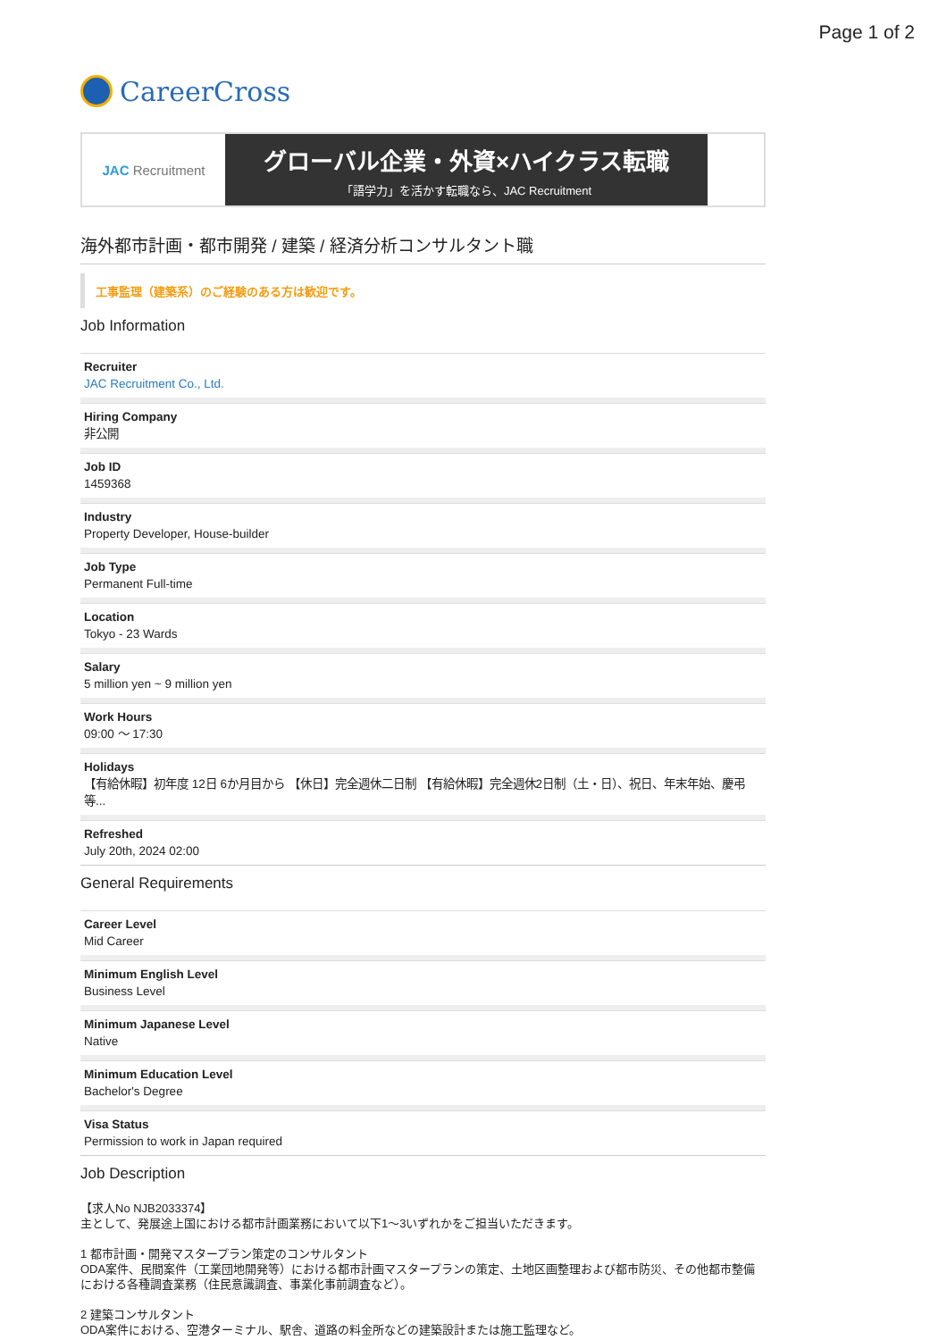Page 1 of 2
CareerCross
JAC Recruitment
グローバル企業・外資×ハイクラス転職
「語学力」を活かす転職なら、JAC Recruitment
海外都市計画・都市開発 / 建築 / 経済分析コンサルタント職
工事監理（建築系）のご経験のある方は歓迎です。
Job Information
Recruiter
JAC Recruitment Co., Ltd.
Hiring Company
非公開
Job ID
1459368
Industry
Property Developer, House-builder
Job Type
Permanent Full-time
Location
Tokyo - 23 Wards
Salary
5 million yen ~ 9 million yen
Work Hours
09:00 ～ 17:30
Holidays
【有給休暇】初年度 12日 6か月目から 【休日】完全週休二日制 【有給休暇】完全週休2日制（土・日）、祝日、年末年始、慶弔等...
Refreshed
July 20th, 2024 02:00
General Requirements
Career Level
Mid Career
Minimum English Level
Business Level
Minimum Japanese Level
Native
Minimum Education Level
Bachelor's Degree
Visa Status
Permission to work in Japan required
Job Description
【求人No NJB2033374】
主として、発展途上国における都市計画業務において以下1～3いずれかをご担当いただきます。
1 都市計画・開発マスタープラン策定のコンサルタント
ODA案件、民間案件（工業団地開発等）における都市計画マスタープランの策定、土地区画整理および都市防災、その他都市整備における各種調査業務（住民意識調査、事業化事前調査など）。
2 建築コンサルタント
ODA案件における、空港ターミナル、駅舎、道路の料金所などの建築設計または施工監理など。